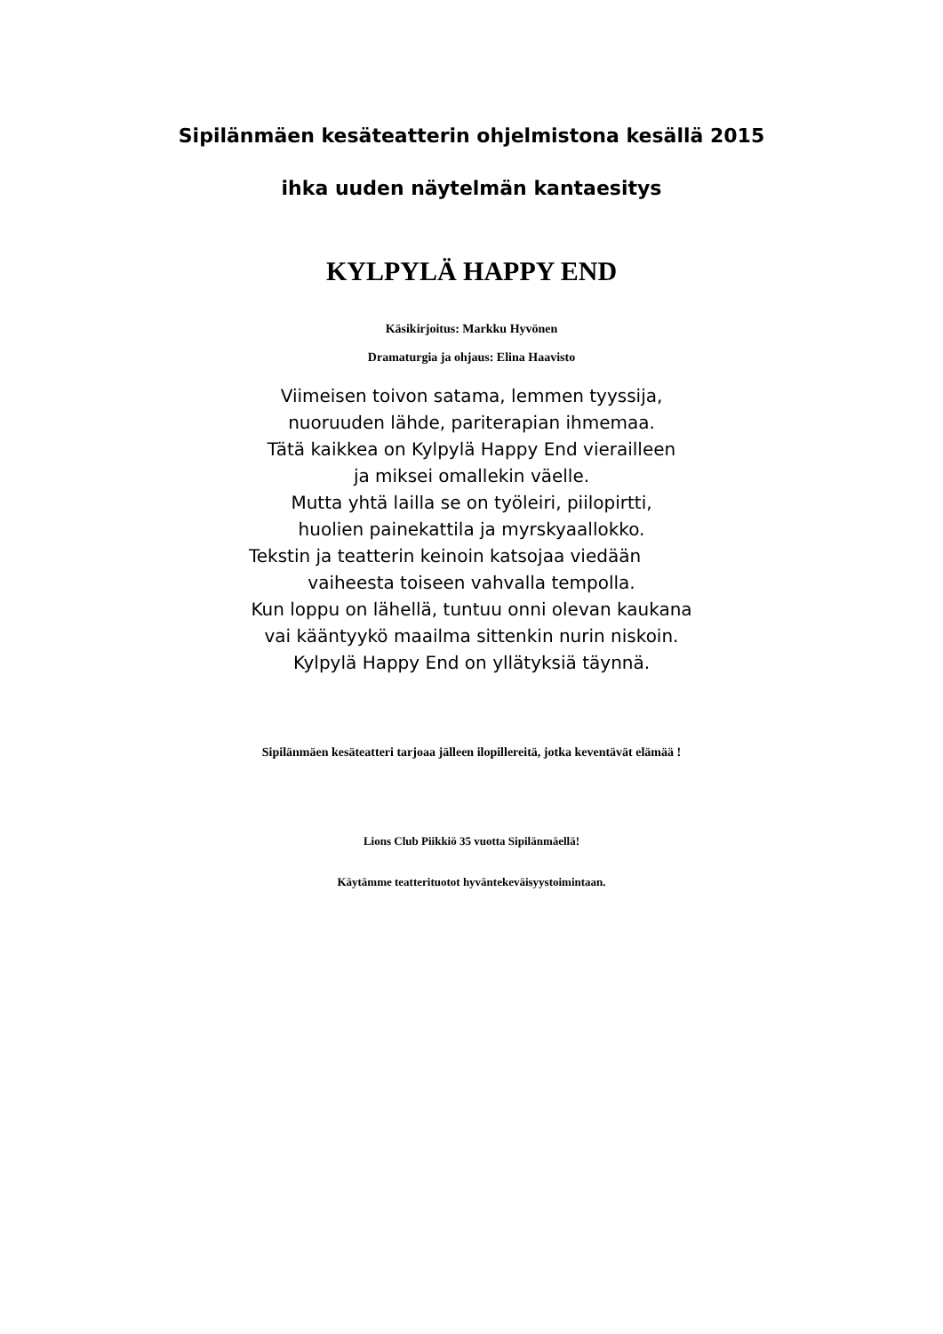Sipilänmäen kesäteatterin ohjelmistona kesällä 2015
ihka uuden näytelmän kantaesitys
KYLPYLÄ HAPPY END
Käsikirjoitus: Markku Hyvönen
Dramaturgia ja ohjaus: Elina Haavisto
Viimeisen toivon satama, lemmen tyyssija,
nuoruuden lähde, pariterapian ihmemaa.
Tätä kaikkea on Kylpylä Happy End vierailleen
ja miksei omallekin väelle.
Mutta yhtä lailla se on työleiri, piilopirtti,
huolien painekattila ja myrskyaallokko.
Tekstin ja teatterin keinoin katsojaa viedään
vaiheesta toiseen vahvalla tempolla.
Kun loppu on lähellä, tuntuu onni olevan kaukana
vai kääntyykö maailma sittenkin nurin niskoin.
Kylpylä Happy End on yllätyksiä täynnä.
Sipilänmäen kesäteatteri tarjoaa jälleen ilopillereitä, jotka keventävät elämää !
Lions Club Piikkiö 35 vuotta Sipilänmäellä!
Käytämme teatterituotot hyväntekeväisyystoimintaan.